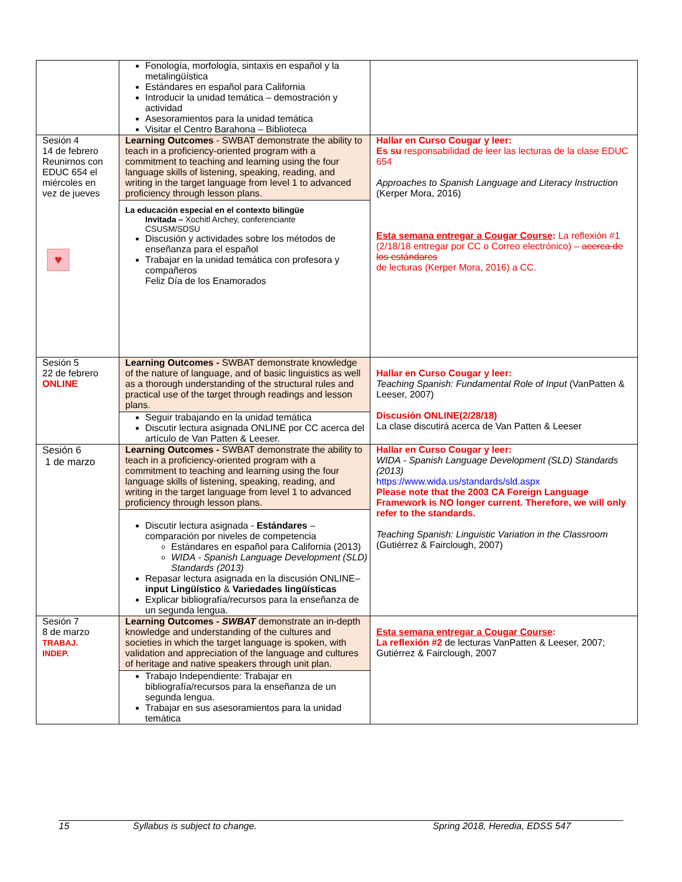| | Fonología, morfología, sintaxis en español y la metalingüística Estándares en español para California Introducir la unidad temática – demostración y actividad Asesoramientos para la unidad temática Visitar el Centro Barahona – Biblioteca | |
| Sesión 4 14 de febrero Reunirnos con EDUC 654 el miércoles en vez de jueves ♥ | Learning Outcomes - SWBAT demonstrate the ability to teach in a proficiency-oriented program with a commitment to teaching and learning using the four language skills of listening, speaking, reading, and writing in the target language from level 1 to advanced proficiency through lesson plans. La educación especial en el contexto bilingüe Invitada – Xochitl Archey, conferenciante CSUSM/SDSU Discusión y actividades sobre los métodos de enseñanza para el español Trabajar en la unidad temática con profesora y compañeros Feliz Día de los Enamorados | Hallar en Curso Cougar y leer: Es su responsabilidad de leer las lecturas de la clase EDUC 654 Approaches to Spanish Language and Literacy Instruction (Kerper Mora, 2016) Esta semana entregar a Cougar Course : La reflexión #1 (2/18/18 entregar por CC o Correo electrónico) – acerca de los estándares de lecturas (Kerper Mora, 2016) a CC. |
| Sesión 5 22 de febrero ONLINE | Learning Outcomes - SWBAT demonstrate knowledge of the nature of language, and of basic linguistics as well as a thorough understanding of the structural rules and practical use of the target through readings and lesson plans. Seguir trabajando en la unidad temática Discutir lectura asignada ONLINE por CC acerca del artículo de Van Patten & Leeser. | Hallar en Curso Cougar y leer: Teaching Spanish: Fundamental Role of Input (VanPatten & Leeser, 2007) Discusión ONLINE(2/28/18) La clase discutirá acerca de Van Patten & Leeser |
| Sesión 6 1 de marzo | Learning Outcomes - SWBAT demonstrate the ability to teach in a proficiency-oriented program with a commitment to teaching and learning using the four language skills of listening, speaking, reading, and writing in the target language from level 1 to advanced proficiency through lesson plans. Discutir lectura asignada - Estándares – comparación por niveles de competencia Estándares en español para California (2013) WIDA - Spanish Language Development (SLD) Standards (2013) Repasar lectura asignada en la discusión ONLINE– input Lingüístico & Variedades lingüísticas Explicar bibliografía/recursos para la enseñanza de un segunda lengua. | Hallar en Curso Cougar y leer: WIDA - Spanish Language Development (SLD) Standards (2013) https://www.wida.us/standards/sld.aspx Please note that the 2003 CA Foreign Language Framework is NO longer current. Therefore, we will only refer to the standards. Teaching Spanish: Linguistic Variation in the Classroom (Gutiérrez & Fairclough, 2007) |
| Sesión 7 8 de marzo TRABAJ. INDEP. | Learning Outcomes - SWBAT demonstrate an in-depth knowledge and understanding of the cultures and societies in which the target language is spoken, with validation and appreciation of the language and cultures of heritage and native speakers through unit plan. Trabajo Independiente: Trabajar en bibliografía/recursos para la enseñanza de un segunda lengua. Trabajar en sus asesoramientos para la unidad temática | Esta semana entregar a Cougar Course : La reflexión #2 de lecturas VanPatten & Leeser, 2007; Gutiérrez & Fairclough, 2007 |
15 Syllabus is subject to change. Spring 2018, Heredia, EDSS 547